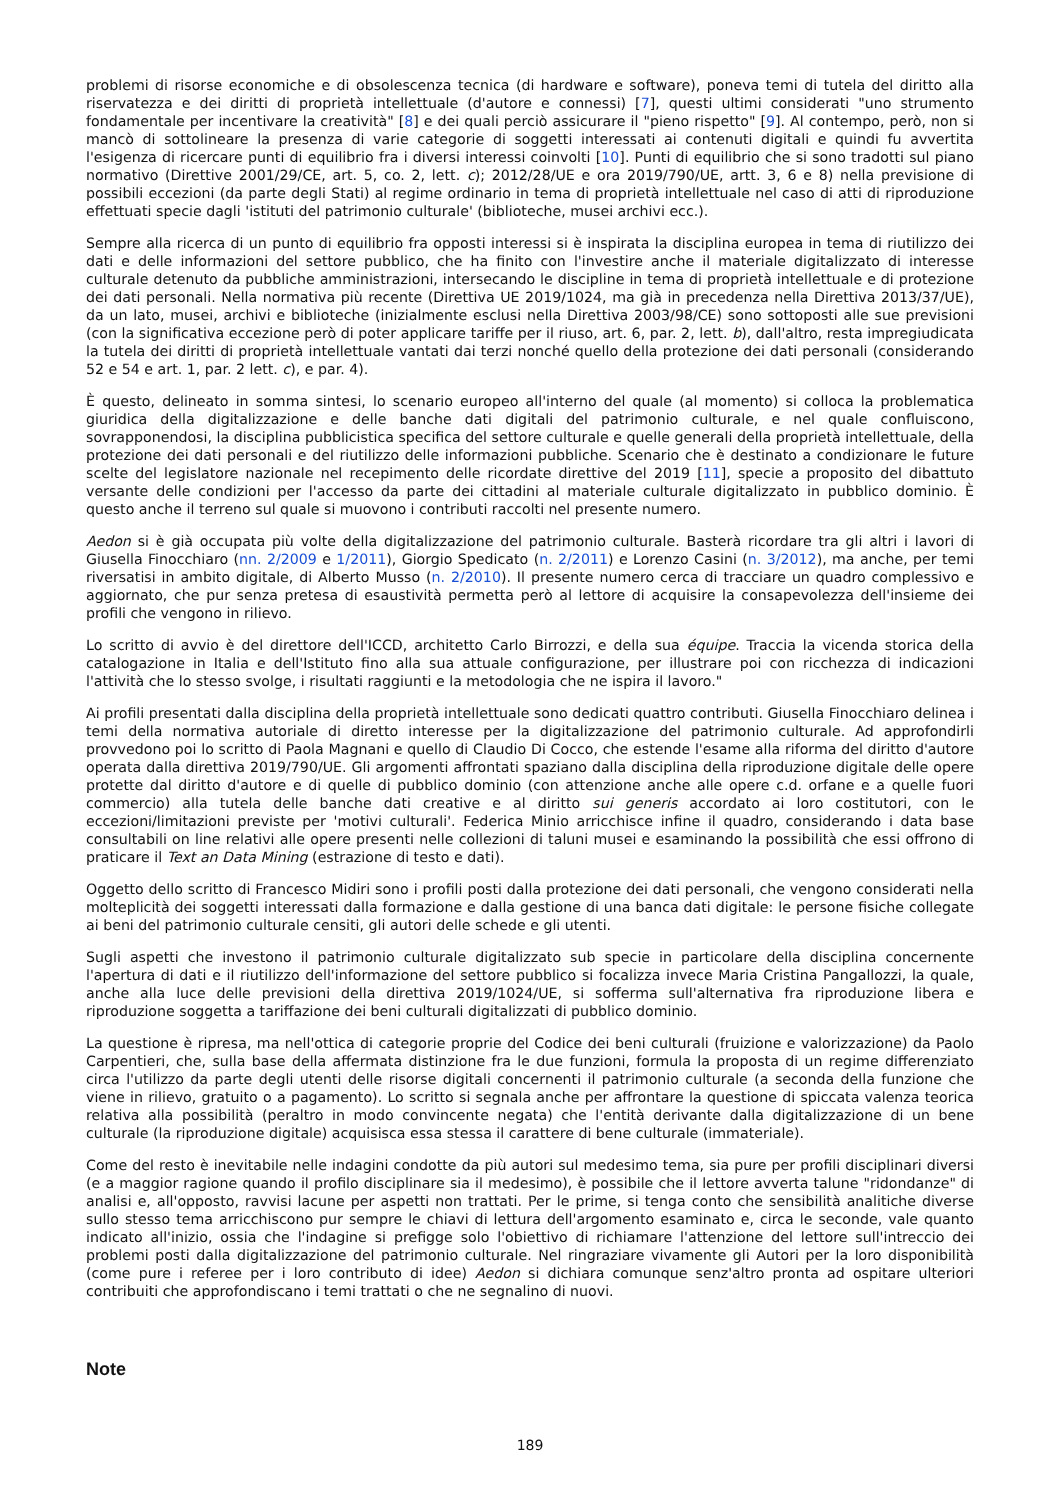problemi di risorse economiche e di obsolescenza tecnica (di hardware e software), poneva temi di tutela del diritto alla riservatezza e dei diritti di proprietà intellettuale (d'autore e connessi) [7], questi ultimi considerati "uno strumento fondamentale per incentivare la creatività" [8] e dei quali perciò assicurare il "pieno rispetto" [9]. Al contempo, però, non si mancò di sottolineare la presenza di varie categorie di soggetti interessati ai contenuti digitali e quindi fu avvertita l'esigenza di ricercare punti di equilibrio fra i diversi interessi coinvolti [10]. Punti di equilibrio che si sono tradotti sul piano normativo (Direttive 2001/29/CE, art. 5, co. 2, lett. c); 2012/28/UE e ora 2019/790/UE, artt. 3, 6 e 8) nella previsione di possibili eccezioni (da parte degli Stati) al regime ordinario in tema di proprietà intellettuale nel caso di atti di riproduzione effettuati specie dagli 'istituti del patrimonio culturale' (biblioteche, musei archivi ecc.).
Sempre alla ricerca di un punto di equilibrio fra opposti interessi si è inspirata la disciplina europea in tema di riutilizzo dei dati e delle informazioni del settore pubblico, che ha finito con l'investire anche il materiale digitalizzato di interesse culturale detenuto da pubbliche amministrazioni, intersecando le discipline in tema di proprietà intellettuale e di protezione dei dati personali. Nella normativa più recente (Direttiva UE 2019/1024, ma già in precedenza nella Direttiva 2013/37/UE), da un lato, musei, archivi e biblioteche (inizialmente esclusi nella Direttiva 2003/98/CE) sono sottoposti alle sue previsioni (con la significativa eccezione però di poter applicare tariffe per il riuso, art. 6, par. 2, lett. b), dall'altro, resta impregiudicata la tutela dei diritti di proprietà intellettuale vantati dai terzi nonché quello della protezione dei dati personali (considerando 52 e 54 e art. 1, par. 2 lett. c), e par. 4).
È questo, delineato in somma sintesi, lo scenario europeo all'interno del quale (al momento) si colloca la problematica giuridica della digitalizzazione e delle banche dati digitali del patrimonio culturale, e nel quale confluiscono, sovrapponendosi, la disciplina pubblicistica specifica del settore culturale e quelle generali della proprietà intellettuale, della protezione dei dati personali e del riutilizzo delle informazioni pubbliche. Scenario che è destinato a condizionare le future scelte del legislatore nazionale nel recepimento delle ricordate direttive del 2019 [11], specie a proposito del dibattuto versante delle condizioni per l'accesso da parte dei cittadini al materiale culturale digitalizzato in pubblico dominio. È questo anche il terreno sul quale si muovono i contributi raccolti nel presente numero.
Aedon si è già occupata più volte della digitalizzazione del patrimonio culturale. Basterà ricordare tra gli altri i lavori di Giusella Finocchiaro (nn. 2/2009 e 1/2011), Giorgio Spedicato (n. 2/2011) e Lorenzo Casini (n. 3/2012), ma anche, per temi riversatisi in ambito digitale, di Alberto Musso (n. 2/2010). Il presente numero cerca di tracciare un quadro complessivo e aggiornato, che pur senza pretesa di esaustività permetta però al lettore di acquisire la consapevolezza dell'insieme dei profili che vengono in rilievo.
Lo scritto di avvio è del direttore dell'ICCD, architetto Carlo Birrozzi, e della sua équipe. Traccia la vicenda storica della catalogazione in Italia e dell'Istituto fino alla sua attuale configurazione, per illustrare poi con ricchezza di indicazioni l'attività che lo stesso svolge, i risultati raggiunti e la metodologia che ne ispira il lavoro."
Ai profili presentati dalla disciplina della proprietà intellettuale sono dedicati quattro contributi. Giusella Finocchiaro delinea i temi della normativa autoriale di diretto interesse per la digitalizzazione del patrimonio culturale. Ad approfondirli provvedono poi lo scritto di Paola Magnani e quello di Claudio Di Cocco, che estende l'esame alla riforma del diritto d'autore operata dalla direttiva 2019/790/UE. Gli argomenti affrontati spaziano dalla disciplina della riproduzione digitale delle opere protette dal diritto d'autore e di quelle di pubblico dominio (con attenzione anche alle opere c.d. orfane e a quelle fuori commercio) alla tutela delle banche dati creative e al diritto sui generis accordato ai loro costitutori, con le eccezioni/limitazioni previste per 'motivi culturali'. Federica Minio arricchisce infine il quadro, considerando i data base consultabili on line relativi alle opere presenti nelle collezioni di taluni musei e esaminando la possibilità che essi offrono di praticare il Text an Data Mining (estrazione di testo e dati).
Oggetto dello scritto di Francesco Midiri sono i profili posti dalla protezione dei dati personali, che vengono considerati nella molteplicità dei soggetti interessati dalla formazione e dalla gestione di una banca dati digitale: le persone fisiche collegate ai beni del patrimonio culturale censiti, gli autori delle schede e gli utenti.
Sugli aspetti che investono il patrimonio culturale digitalizzato sub specie in particolare della disciplina concernente l'apertura di dati e il riutilizzo dell'informazione del settore pubblico si focalizza invece Maria Cristina Pangallozzi, la quale, anche alla luce delle previsioni della direttiva 2019/1024/UE, si sofferma sull'alternativa fra riproduzione libera e riproduzione soggetta a tariffazione dei beni culturali digitalizzati di pubblico dominio.
La questione è ripresa, ma nell'ottica di categorie proprie del Codice dei beni culturali (fruizione e valorizzazione) da Paolo Carpentieri, che, sulla base della affermata distinzione fra le due funzioni, formula la proposta di un regime differenziato circa l'utilizzo da parte degli utenti delle risorse digitali concernenti il patrimonio culturale (a seconda della funzione che viene in rilievo, gratuito o a pagamento). Lo scritto si segnala anche per affrontare la questione di spiccata valenza teorica relativa alla possibilità (peraltro in modo convincente negata) che l'entità derivante dalla digitalizzazione di un bene culturale (la riproduzione digitale) acquisisca essa stessa il carattere di bene culturale (immateriale).
Come del resto è inevitabile nelle indagini condotte da più autori sul medesimo tema, sia pure per profili disciplinari diversi (e a maggior ragione quando il profilo disciplinare sia il medesimo), è possibile che il lettore avverta talune "ridondanze" di analisi e, all'opposto, ravvisi lacune per aspetti non trattati. Per le prime, si tenga conto che sensibilità analitiche diverse sullo stesso tema arricchiscono pur sempre le chiavi di lettura dell'argomento esaminato e, circa le seconde, vale quanto indicato all'inizio, ossia che l'indagine si prefigge solo l'obiettivo di richiamare l'attenzione del lettore sull'intreccio dei problemi posti dalla digitalizzazione del patrimonio culturale. Nel ringraziare vivamente gli Autori per la loro disponibilità (come pure i referee per i loro contributo di idee) Aedon si dichiara comunque senz'altro pronta ad ospitare ulteriori contribuiti che approfondiscano i temi trattati o che ne segnalino di nuovi.
Note
189